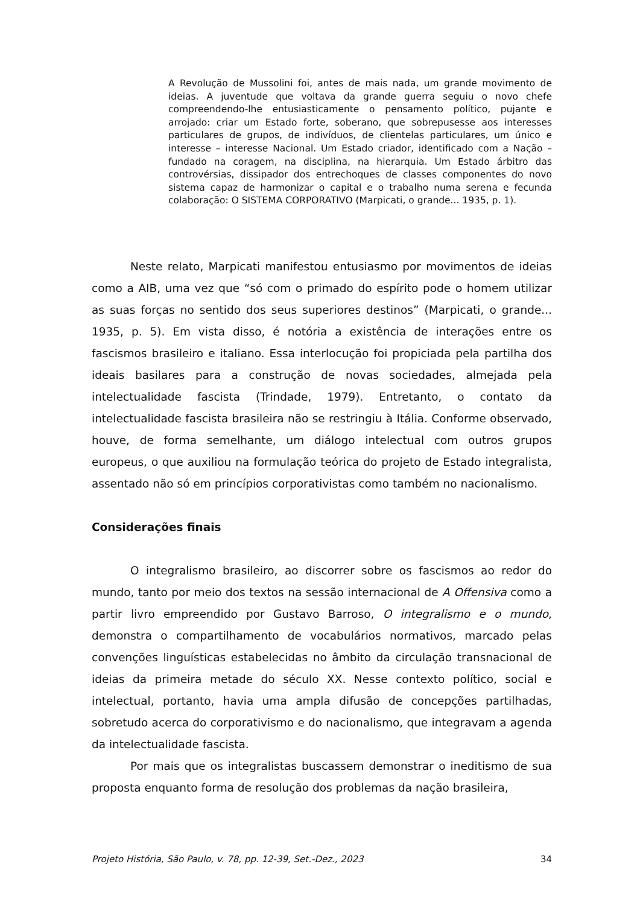A Revolução de Mussolini foi, antes de mais nada, um grande movimento de ideias. A juventude que voltava da grande guerra seguiu o novo chefe compreendendo-lhe entusiasticamente o pensamento político, pujante e arrojado: criar um Estado forte, soberano, que sobrepusesse aos interesses particulares de grupos, de indivíduos, de clientelas particulares, um único e interesse – interesse Nacional. Um Estado criador, identificado com a Nação – fundado na coragem, na disciplina, na hierarquia. Um Estado árbitro das controvérsias, dissipador dos entrechoques de classes componentes do novo sistema capaz de harmonizar o capital e o trabalho numa serena e fecunda colaboração: O SISTEMA CORPORATIVO (Marpicati, o grande... 1935, p. 1).
Neste relato, Marpicati manifestou entusiasmo por movimentos de ideias como a AIB, uma vez que “só com o primado do espírito pode o homem utilizar as suas forças no sentido dos seus superiores destinos” (Marpicati, o grande... 1935, p. 5). Em vista disso, é notória a existência de interações entre os fascismos brasileiro e italiano. Essa interlocução foi propiciada pela partilha dos ideais basilares para a construção de novas sociedades, almejada pela intelectualidade fascista (Trindade, 1979). Entretanto, o contato da intelectualidade fascista brasileira não se restringiu à Itália. Conforme observado, houve, de forma semelhante, um diálogo intelectual com outros grupos europeus, o que auxiliou na formulação teórica do projeto de Estado integralista, assentado não só em princípios corporativistas como também no nacionalismo.
Considerações finais
O integralismo brasileiro, ao discorrer sobre os fascismos ao redor do mundo, tanto por meio dos textos na sessão internacional de A Offensiva como a partir livro empreendido por Gustavo Barroso, O integralismo e o mundo, demonstra o compartilhamento de vocabulários normativos, marcado pelas convenções linguísticas estabelecidas no âmbito da circulação transnacional de ideias da primeira metade do século XX. Nesse contexto político, social e intelectual, portanto, havia uma ampla difusão de concepções partilhadas, sobretudo acerca do corporativismo e do nacionalismo, que integravam a agenda da intelectualidade fascista.
Por mais que os integralistas buscassem demonstrar o ineditismo de sua proposta enquanto forma de resolução dos problemas da nação brasileira,
Projeto História, São Paulo, v. 78, pp. 12-39, Set.-Dez., 2023 34